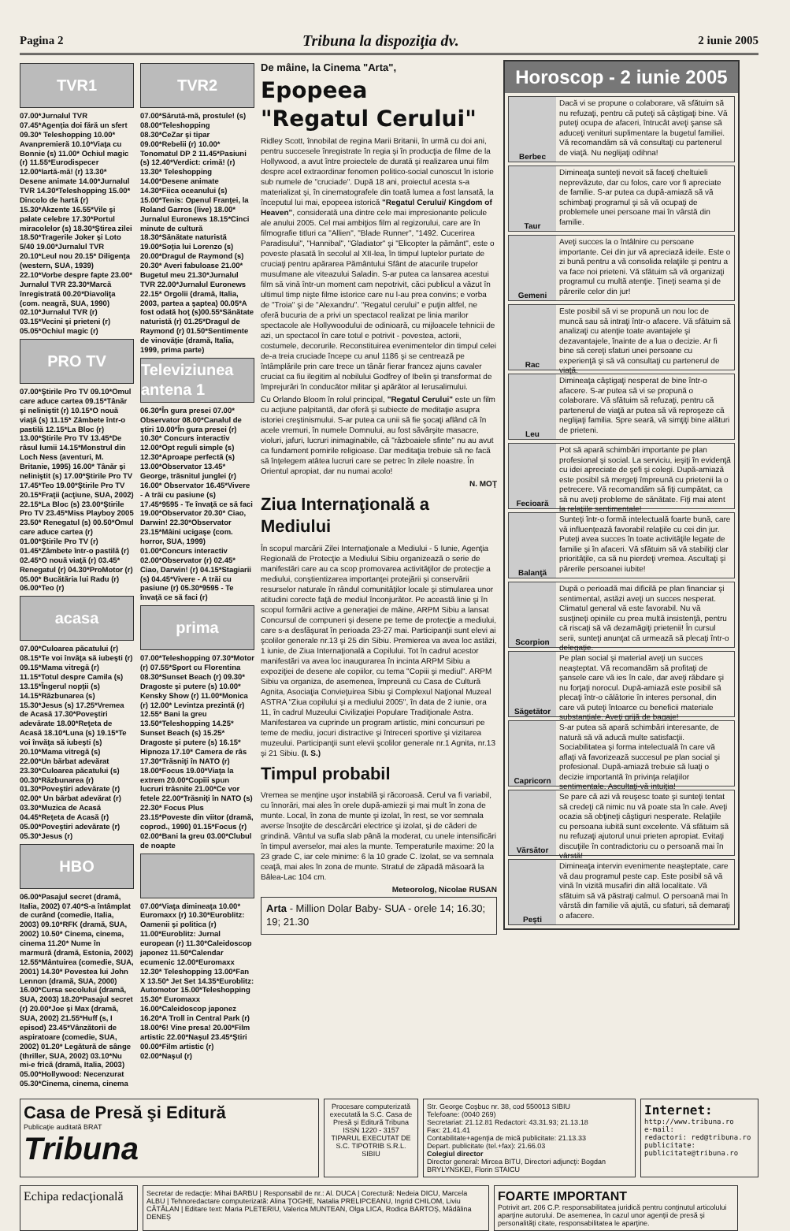Pagina 2 Tribuna la dispoziţia dv. 2 iunie 2005
TVR1
07.00*Jurnalul TVR 07.45*Agenţia doi fără un sfert 09.30* Teleshopping 10.00* Avanpremieră 10.10*Viaţa cu Bonnie (s) 11.00* Ochiul magic (r) 11.55*Eurodispecer 12.00*Iartă-mă! (r) 13.30* Desene animate 14.00*Jurnalul TVR 14.30*Teleshopping 15.00* Dincolo de hartă (r) 15.30*Akzente 16.55*Vile şi palate celebre 17.30*Portul miracolelor (s) 18.30*Ştirea zilei 18.50*Tragerile Joker şi Loto 5/40 19.00*Jurnalul TVR 20.10*Leul nou 20.15* Diligenţa (western, SUA, 1939) 22.10*Vorbe despre fapte 23.00* Jurnalul TVR 23.30*Marcă înregistrată 00.20*Diavoliţa (com. neagră, SUA, 1990) 02.10*Jurnalul TVR (r) 03.15*Vecini şi prieteni (r) 05.05*Ochiul magic (r)
PRO TV
07.00*Ştirile Pro TV 09.10*Omul care aduce cartea 09.15*Tânăr şi neliniştit (r) 10.15*O nouă viaţă (s) 11.15* Zâmbete într-o pastilă 12.15*La Bloc (r) 13.00*Ştirile Pro TV 13.45*De râsul lumii 14.15*Monstrul din Loch Ness (aventuri, M. Britanie, 1995) 16.00* Tânăr şi neliniştit (s) 17.00*Ştirile Pro TV 17.45*Teo 19.00*Ştirile Pro TV 20.15*Fraţii (acţiune, SUA, 2002) 22.15*La Bloc (s) 23.00*Ştirile Pro TV 23.45*Miss Playboy 2005 23.50* Renegatul (s) 00.50*Omul care aduce cartea (r) 01.00*Ştirile Pro TV (r) 01.45*Zâmbete într-o pastilă (r) 02.45*O nouă viaţă (r) 03.45* Renegatul (r) 04.30*ProMotor (r) 05.00* Bucătăria lui Radu (r) 06.00*Teo (r)
acasa
07.00*Culoarea păcatului (r) 08.15*Te voi învăţa să iubeşti (r) 09.15*Mama vitregă (r) 11.15*Totul despre Camila (s) 13.15*Îngerul nopţii (s) 14.15*Răzbunarea (s) 15.30*Jesus (s) 17.25*Vremea de Acasă 17.30*Poveştiri adevărate 18.00*Reţeta de Acasă 18.10*Luna (s) 19.15*Te voi învăţa să iubeşti (s) 20.10*Mama vitregă (s) 22.00*Un bărbat adevărat 23.30*Culoarea păcatului (s) 00.30*Răzbunarea (r) 01.30*Poveştiri adevărate (r) 02.00* Un bărbat adevărat (r) 03.30*Muzica de Acasă 04.45*Reţeta de Acasă (r) 05.00*Poveştiri adevărate (r) 05.30*Jesus (r)
HBO
06.00*Pasajul secret (dramă, Italia, 2002) 07.40*S-a întâmplat de curând (comedie, Italia, 2003) 09.10*RFK (dramă, SUA, 2002) 10.50* Cinema, cinema, cinema 11.20* Nume în marmură (dramă, Estonia, 2002) 12.55*Mântuirea (comedie, SUA, 2001) 14.30* Povestea lui John Lennon (dramă, SUA, 2000) 16.00*Cursa secolului (dramă, SUA, 2003) 18.20*Pasajul secret (r) 20.00*Joe şi Max (dramă, SUA, 2002) 21.55*Huff (s, I episod) 23.45*Vânzătorii de aspiratoare (comedie, SUA, 2002) 01.20* Legătură de sânge (thriller, SUA, 2002) 03.10*Nu mi-e frică (dramă, Italia, 2003) 05.00*Hollywood: Necenzurat 05.30*Cinema, cinema, cinema
TVR2
07.00*Sărută-mă, prostule! (s) 08.00*Teleshopping 08.30*CeZar şi tipar 09.00*Rebelii (r) 10.00* Tonomatul DP 2 11.45*Pasiuni (s) 12.40*Verdict: crimă! (r) 13.30* Teleshopping 14.00*Desene animate 14.30*Fiica oceanului (s) 15.00*Tenis: Openul Franţei, la Roland Garros (live) 18.00* Jurnalul Euronews 18.15*Cinci minute de cultură 18.30*Sănătate naturistă 19.00*Soţia lui Lorenzo (s) 20.00*Dragul de Raymond (s) 20.30* Averi fabuloase 21.00* Bugetul meu 21.30*Jurnalul TVR 22.00*Jurnalul Euronews 22.15* Orgolii (dramă, Italia, 2003, partea a şaptea) 00.05*A fost odată hoţ (s)00.55*Sănătate naturistă (r) 01.25*Dragul de Raymond (r) 01.50*Sentimente de vinovăţie (dramă, Italia, 1999, prima parte)
Televiziunea antena 1
06.30*În gura presei 07.00* Observator 08.00*Canalul de ştiri 10.00*În gura presei (r) 10.30* Concurs interactiv 12.00*Opt reguli simple (s) 12.30*Aproape perfectă (s) 13.00*Observator 13.45* George, trăsnitul junglei (r) 16.00* Observator 16.45*Vivere - A trăi cu pasiune (s) 17.45*9595 - Te învaţă ce să faci 19.00*Observator 20.30* Ciao, Darwin! 22.30*Observator 23.15*Mâini ucigaşe (com. horror, SUA, 1999) 01.00*Concurs interactiv 02.00*Observator (r) 02.45* Ciao, Darwin! (r) 04.15*Stagiarii (s) 04.45*Vivere - A trăi cu pasiune (r) 05.30*9595 - Te învaţă ce să faci (r)
prima
07.00*Teleshopping 07.30*Motor (r) 07.55*Sport cu Florentina 08.30*Sunset Beach (r) 09.30* Dragoste şi putere (s) 10.00* Kensky Show (r) 11.00*Monica (r) 12.00* Levintza prezintă (r) 12.55* Bani la greu 13.50*Teleshopping 14.25* Sunset Beach (s) 15.25* Dragoste şi putere (s) 16.15* Hipnoza 17.10* Camera de râs 17.30*Trăsniţi în NATO (r) 18.00*Focus 19.00*Viaţa la extrem 20.00*Copiii spun lucruri trăsnite 21.00*Ce vor fetele 22.00*Trăsniţi în NATO (s) 22.30* Focus Plus 23.15*Poveste din viitor (dramă, coprod., 1990) 01.15*Focus (r) 02.00*Bani la greu 03.00*Clubul de noapte
07.00*Viaţa dimineaţa 10.00* Euromaxx (r) 10.30*Euroblitz: Oamenii şi politica (r) 11.00*Euroblitz: Jurnal european (r) 11.30*Caleidoscop japonez 11.50*Calendar ecumenic 12.00*Euromaxx 12.30* Teleshopping 13.00*Fan X 13.50* Jet Set 14.35*Euroblitz: Automotor 15.00*Teleshopping 15.30* Euromaxx 16.00*Caleidoscop japonez 16.20*A Troll in Central Park (r) 18.00*6! Vine presa! 20.00*Film artistic 22.00*Naşul 23.45*Ştiri 00.00*Film artistic (r) 02.00*Naşul (r)
De mâine, la Cinema "Arta",
Epopeea
"Regatul Cerului"
Ridley Scott, înnobilat de regina Marii Britanii, în urmă cu doi ani, pentru succesele înregistrate în regia şi în producţia de filme de la Hollywood, a avut între proiectele de durată şi realizarea unui film despre acel extraordinar fenomen politico-social cunoscut în istorie sub numele de "cruciade". După 18 ani, proiectul acesta s-a materializat şi, în cinematografele din toată lumea a fost lansată, la începutul lui mai, epopeea istorică "Regatul Cerului/ Kingdom of Heaven", considerată una dintre cele mai impresionante pelicule ale anului 2005. Cel mai ambiţios film al regizorului, care are în filmografie titluri ca "Allien", "Blade Runner", "1492. Cucerirea Paradisului", "Hannibal", "Gladiator" şi "Elicopter la pământ", este o poveste plasată în secolul al XII-lea, în timpul luptelor purtate de cruciaţi pentru apărarea Pământului Sfânt de atacurile trupelor musulmane ale viteazului Saladin. S-ar putea ca lansarea acestui film să vină într-un moment cam nepotrivit, căci publicul a văzut în ultimul timp nişte filme istorice care nu l-au prea convins; e vorba de "Troia" şi de "Alexandru". "Regatul cerului" e puţin altfel, ne oferă bucuria de a privi un spectacol realizat pe linia marilor spectacole ale Hollywoodului de odinioară, cu mijloacele tehnicii de azi, un spectacol în care totul e potrivit - povestea, actorii, costumele, decorurile. Reconstituirea evenimentelor din timpul celei de-a treia cruciade începe cu anul 1186 şi se centrează pe întâmplările prin care trece un tânăr fierar francez ajuns cavaler cruciat ca fiu ilegitim al nobilului Godfrey of Ibelin şi transformat de împrejurări în conducător militar şi apărător al Ierusalimului.
Cu Orlando Bloom în rolul principal, "Regatul Cerului" este un film cu acţiune palpitantă, dar oferă şi subiecte de meditaţie asupra istoriei creştinismului. S-ar putea ca unii să fie şocaţi aflând că în acele vremuri, în numele Domnului, au fost săvârşite masacre, violuri, jafuri, lucruri inimaginabile, că "războaiele sfinte" nu au avut ca fundament pornirile religioase. Dar meditaţia trebuie să ne facă să înţelegem atâtea lucruri care se petrec în zilele noastre. În Orientul apropiat, dar nu numai acolo!
N. MOŢ
Ziua Internaţională a Mediului
În scopul marcării Zilei Internaţionale a Mediului - 5 Iunie, Agenţia Regională de Protecţie a Mediului Sibiu organizează o serie de manifestări care au ca scop promovarea activităţilor de protecţie a mediului, conştientizarea importanţei protejării şi conservării resurselor naturale în rândul comunităţilor locale şi stimularea unor atitudini corecte faţă de mediul înconjurător. Pe această linie şi în scopul formării active a generaţiei de mâine, ARPM Sibiu a lansat Concursul de compuneri şi desene pe teme de protecţie a mediului, care s-a desfăşurat în perioada 23-27 mai. Participanţii sunt elevi ai şcolilor generale nr.13 şi 25 din Sibiu. Premierea va avea loc astăzi, 1 iunie, de Ziua Internaţională a Copilului. Tot în cadrul acestor manifestări va avea loc inaugurarea în incinta ARPM Sibiu a expoziţiei de desene ale copiilor, cu tema "Copiii şi mediul". ARPM Sibiu va organiza, de asemenea, împreună cu Casa de Cultură Agnita, Asociaţia Convieţuirea Sibiu şi Complexul Naţional Muzeal ASTRA "Ziua copilului şi a mediului 2005", în data de 2 iunie, ora 11, în cadrul Muzeului Civilizaţiei Populare Tradiţionale Astra. Manifestarea va cuprinde un program artistic, mini concursuri pe teme de mediu, jocuri distractive şi întreceri sportive şi vizitarea muzeului. Participanţii sunt elevii şcolilor generale nr.1 Agnita, nr.13 şi 21 Sibiu. (I. S.)
Timpul probabil
Vremea se menţine uşor instabilă şi răcoroasă. Cerul va fi variabil, cu înnorări, mai ales în orele după-amiezii şi mai mult în zona de munte. Local, în zona de munte şi izolat, în rest, se vor semnala averse însoţite de descărcări electrice şi izolat, şi de căderi de grindină. Vântul va sufla slab până la moderat, cu unele intensificări în timpul averselor, mai ales la munte. Temperaturile maxime: 20 la 23 grade C, iar cele minime: 6 la 10 grade C. Izolat, se va semnala ceaţă, mai ales în zona de munte. Stratul de zăpadă măsoară la Bâlea-Lac 104 cm.
Meteorolog, Nicolae RUSAN
Arta - Million Dolar Baby- SUA - orele 14; 16.30; 19; 21.30
Horoscop - 2 iunie 2005
Berbec Dacă vi se propune o colaborare, vă sfătuim să nu refuzaţi, pentru că puteţi să câştigaţi bine. Vă puteţi ocupa de afaceri, întrucât aveţi şanse să aduceţi venituri suplimentare la bugetul familiei. Vă recomandăm să vă consultaţi cu partenerul de viaţă. Nu neglijaţi odihna!
Taur Dimineaţa sunteţi nevoit să faceţi cheltuieli neprevăzute, dar cu folos, care vor fi apreciate de familie. S-ar putea ca după-amiază să vă schimbaţi programul şi să vă ocupaţi de problemele unei persoane mai în vârstă din familie.
Gemeni Aveţi succes la o întâlnire cu persoane importante. Cei din jur vă apreciază ideile. Este o zi bună pentru a vă consolida relaţiile şi pentru a va face noi prieteni. Vă sfătuim să vă organizaţi programul cu multă atenţie. Ţineţi seama şi de părerile celor din jur!
Rac Este posibil să vi se propună un nou loc de muncă sau să intraţi într-o afacere. Vă sfătuim să analizaţi cu atenţie toate avantajele şi dezavantajele, înainte de a lua o decizie. Ar fi bine să cereţi sfaturi unei persoane cu experienţă şi să vă consultaţi cu partenerul de viaţă.
Leu Dimineaţa câştigaţi nesperat de bine într-o afacere. S-ar putea să vi se propună o colaborare. Vă sfătuim să refuzaţi, pentru că partenerul de viaţă ar putea să vă reproşeze că neglijaţi familia. Spre seară, vă simţiţi bine alături de prieteni.
Fecioară Pot să apară schimbări importante pe plan profesional şi social. La serviciu, ieşiţi în evidenţă cu idei apreciate de şefi şi colegi. După-amiază este posibil să mergeţi împreună cu prietenii la o petrecere. Vă recomandăm să fiţi cumpătat, ca să nu aveţi probleme de sănătate. Fiţi mai atent la relaţiile sentimentale!
Balanţă Sunteţi într-o formă intelectuală foarte bună, care vă influenţează favorabil relaţiile cu cei din jur. Puteţi avea succes în toate activităţile legate de familie şi în afaceri. Vă sfătuim să vă stabiliţi clar priorităţile, ca să nu pierdeţi vremea. Ascultaţi şi părerile persoanei iubite!
Scorpion După o perioadă mai dificilă pe plan financiar şi sentimental, astăzi aveţi un succes nesperat. Climatul general vă este favorabil. Nu vă susţineţi opiniile cu prea multă insistenţă, pentru că riscaţi să vă dezamăgiţi prietenii! În cursul serii, sunteţi anunţat că urmează să plecaţi într-o delegaţie.
Săgetător Pe plan social şi material aveţi un succes neaşteptat. Vă recomandăm să profitaţi de şansele care vă ies în cale, dar aveţi răbdare şi nu forţaţi norocul. După-amiază este posibil să plecaţi într-o călătorie în interes personal, din care vă puteţi întoarce cu beneficii materiale substanţiale. Aveţi grijă de bagaje!
Capricorn S-ar putea să apară schimbări interesante, de natură să vă aducă multe satisfacţii. Sociabilitatea şi forma intelectuală în care vă aflaţi vă favorizează succesul pe plan social şi profesional. După-amiază trebuie să luaţi o decizie importantă în privinţa relaţiilor sentimentale. Ascultaţi-vă intuiţia!
Vărsător Se pare că azi vă reuşesc toate şi sunteţi tentat să credeţi că nimic nu vă poate sta în cale. Aveţi ocazia să obţineţi câştiguri nesperate. Relaţiile cu persoana iubită sunt excelente. Vă sfătuim să nu refuzaţi ajutorul unui prieten apropiat. Evitaţi discuţiile în contradictoriu cu o persoană mai în vârstă!
Peşti Dimineaţa intervin evenimente neaşteptate, care vă dau programul peste cap. Este posibil să vă vină în vizită musafiri din altă localitate. Vă sfătuim să vă păstraţi calmul. O persoană mai în vârstă din familie vă ajută, cu sfaturi, să demaraţi o afacere.
Casa de Presă şi Editură
Publicaţie auditată BRAT
Tribuna
Procesare computerizată executată la S.C. Casa de Presă şi Editură Tribuna
ISSN 1220 - 3157
TIPARUL EXECUTAT DE S.C. TIPOTRIB S.R.L. SIBIU
Str. George Coşbuc nr. 38, cod 550013 SIBIU
Telefoane: (0040 269)
Secretariat: 21.12.81 Redactori: 43.31.93; 21.13.18
Fax: 21.41.41
Contabilitate+agenţia de mică publicitate: 21.13.33
Depart. publicitate (tel.+fax): 21.66.03
Colegiul director
Director general: Mircea BITU, Directori adjuncţi: Bogdan BRYLYNSKEI, Florin STAICU
Internet:
http://www.tribuna.ro
e-mail:
redactori: red@tribuna.ro
publicitate: publicitate@tribuna.ro
Echipa redacţională
Secretar de redacţie: Mihai BARBU | Responsabil de nr.: Al. DUCA | Corectură: Nedeia DICU, Marcela ALBU | Tehnoredactare computerizată: Alina ŢOGHE, Natalia PRELIPCEANU, Ingrid CHILOM, Liviu CĂTĂLAN | Editare text: Maria PLETERIU, Valerica MUNTEAN, Olga LICA, Rodica BARTOŞ, Mădălina DENEŞ
FOARTE IMPORTANT
Potrivit art. 206 C.P. responsabilitatea juridică pentru conţinutul articolului aparţine autorului. De asemenea, în cazul unor agenţii de presă şi personalităţi citate, responsabilitatea le aparţine.